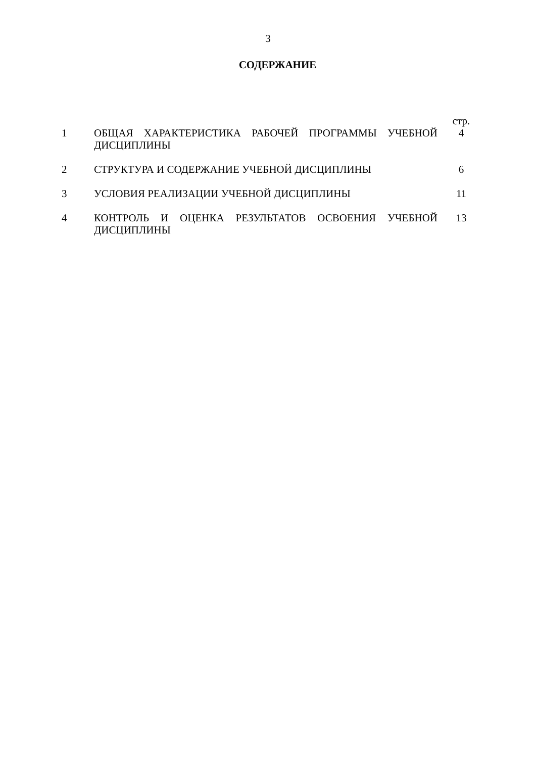3
СОДЕРЖАНИЕ
| | | стр. |
| 1 | ОБЩАЯ ХАРАКТЕРИСТИКА РАБОЧЕЙ ПРОГРАММЫ УЧЕБНОЙ ДИСЦИПЛИНЫ | 4 |
| 2 | СТРУКТУРА И СОДЕРЖАНИЕ УЧЕБНОЙ ДИСЦИПЛИНЫ | 6 |
| 3 | УСЛОВИЯ РЕАЛИЗАЦИИ УЧЕБНОЙ ДИСЦИПЛИНЫ | 11 |
| 4 | КОНТРОЛЬ И ОЦЕНКА РЕЗУЛЬТАТОВ ОСВОЕНИЯ УЧЕБНОЙ ДИСЦИПЛИНЫ | 13 |